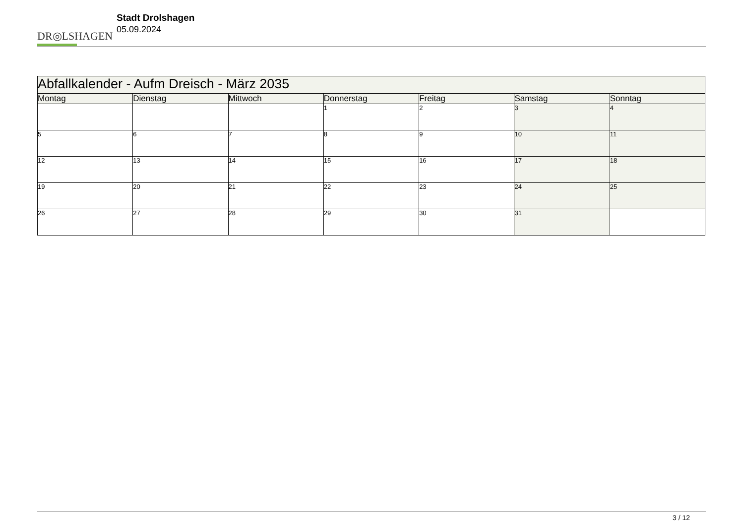DR◎LSHAGEN
Stadt Drolshagen
05.09.2024
| Abfallkalender - Aufm Dreisch - März 2035 | | | | | | |
| --- | --- | --- | --- | --- | --- | --- |
| Montag | Dienstag | Mittwoch | Donnerstag | Freitag | Samstag | Sonntag |
| | | | 1 | 2 | 3 | 4 |
| 5 | 6 | 7 | 8 | 9 | 10 | 11 |
| 12 | 13 | 14 | 15 | 16 | 17 | 18 |
| 19 | 20 | 21 | 22 | 23 | 24 | 25 |
| 26 | 27 | 28 | 29 | 30 | 31 | |
3 / 12